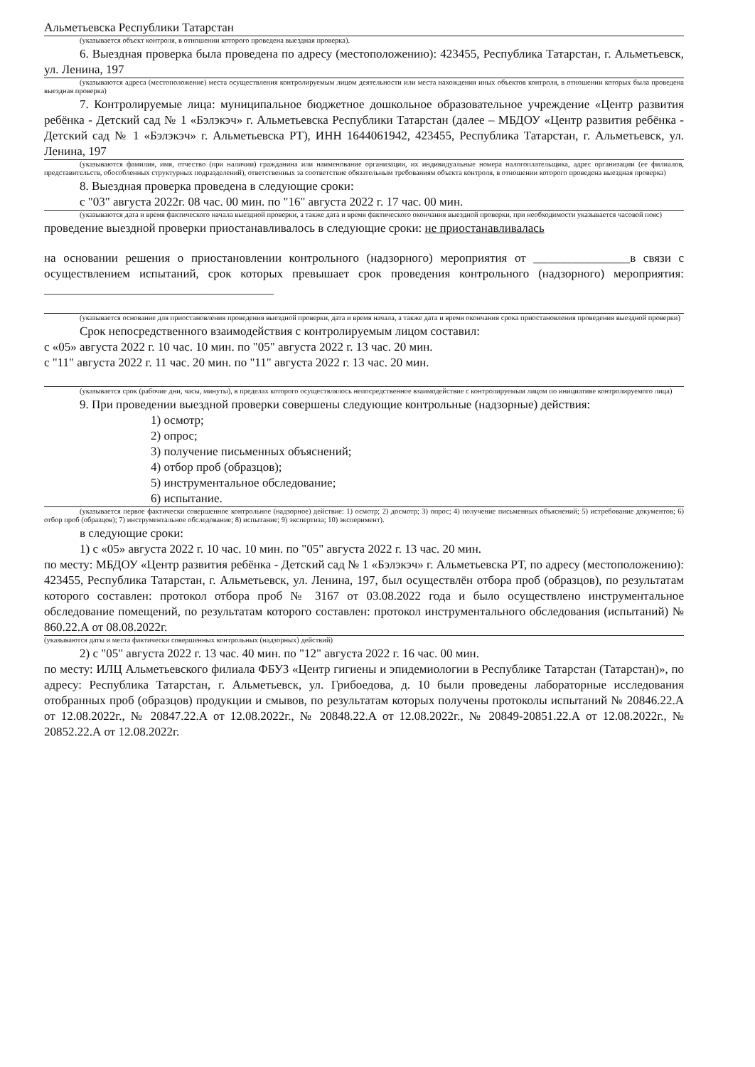Альметьевска Республики Татарстан
(указывается объект контроля, в отношении которого проведена выездная проверка).
6. Выездная проверка была проведена по адресу (местоположению): 423455, Республика Татарстан, г. Альметьевск, ул. Ленина, 197
(указываются адреса (местоположение) места осуществления контролируемым лицом деятельности или места нахождения иных объектов контроля, в отношении которых была проведена выездная проверка)
7. Контролируемые лица: муниципальное бюджетное дошкольное образовательное учреждение «Центр развития ребёнка - Детский сад № 1 «Бэлэкэч» г. Альметьевска Республики Татарстан (далее – МБДОУ «Центр развития ребёнка - Детский сад № 1 «Бэлэкэч» г. Альметьевска РТ), ИНН 1644061942, 423455, Республика Татарстан, г. Альметьевск, ул. Ленина, 197
(указываются фамилия, имя, отчество (при наличии) гражданина или наименование организации, их индивидуальные номера налогоплательщика, адрес организации (ее филиалов, представительств, обособленных структурных подразделений), ответственных за соответствие обязательным требованиям объекта контроля, в отношении которого проведена выездная проверка)
8. Выездная проверка проведена в следующие сроки:
с "03" августа 2022г. 08 час. 00 мин. по "16" августа 2022 г. 17 час. 00 мин.
(указываются дата и время фактического начала выездной проверки, а также дата и время фактического окончания выездной проверки, при необходимости указывается часовой пояс)
проведение выездной проверки приостанавливалось в следующие сроки: не приостанавливалась
на основании решения о приостановлении контрольного (надзорного) мероприятия от ________________в связи с осуществлением испытаний, срок которых превышает срок проведения контрольного (надзорного) мероприятия: ______________________________________
(указывается основание для приостановления проведения выездной проверки, дата и время начала, а также дата и время окончания срока приостановления проведения выездной проверки)
Срок непосредственного взаимодействия с контролируемым лицом составил:
с «05» августа 2022 г. 10 час. 10 мин. по "05" августа 2022 г. 13 час. 20 мин.
с "11" августа 2022 г. 11 час. 20 мин. по "11" августа 2022 г. 13 час. 20 мин.
(указывается срок (рабочие дни, часы, минуты), в пределах которого осуществлялось непосредственное взаимодействие с контролируемым лицом по инициативе контролируемого лица)
9. При проведении выездной проверки совершены следующие контрольные (надзорные) действия:
1) осмотр;
2) опрос;
3) получение письменных объяснений;
4) отбор проб (образцов);
5) инструментальное обследование;
6) испытание.
(указывается первое фактически совершенное контрольное (надзорное) действие: 1) осмотр; 2) досмотр; 3) опрос; 4) получение письменных объяснений; 5) истребование документов; 6) отбор проб (образцов); 7) инструментальное обследование; 8) испытание; 9) экспертиза; 10) эксперимент).
в следующие сроки:
1) с «05» августа 2022 г. 10 час. 10 мин. по "05" августа 2022 г. 13 час. 20 мин.
по месту: МБДОУ «Центр развития ребёнка - Детский сад № 1 «Бэлэкэч» г. Альметьевска РТ, по адресу (местоположению): 423455, Республика Татарстан, г. Альметьевск, ул. Ленина, 197, был осуществлён отбора проб (образцов), по результатам которого составлен: протокол отбора проб № 3167 от 03.08.2022 года и было осуществлено инструментальное обследование помещений, по результатам которого составлен: протокол инструментального обследования (испытаний) № 860.22.А от 08.08.2022г.
(указываются даты и места фактически совершенных контрольных (надзорных) действий)
2) с "05" августа 2022 г. 13 час. 40 мин. по "12" августа 2022 г. 16 час. 00 мин.
по месту: ИЛЦ Альметьевского филиала ФБУЗ «Центр гигиены и эпидемиологии в Республике Татарстан (Татарстан)», по адресу: Республика Татарстан, г. Альметьевск, ул. Грибоедова, д. 10 были проведены лабораторные исследования отобранных проб (образцов) продукции и смывов, по результатам которых получены протоколы испытаний № 20846.22.А от 12.08.2022г., № 20847.22.А от 12.08.2022г., № 20848.22.А от 12.08.2022г., № 20849-20851.22.А от 12.08.2022г., № 20852.22.А от 12.08.2022г.